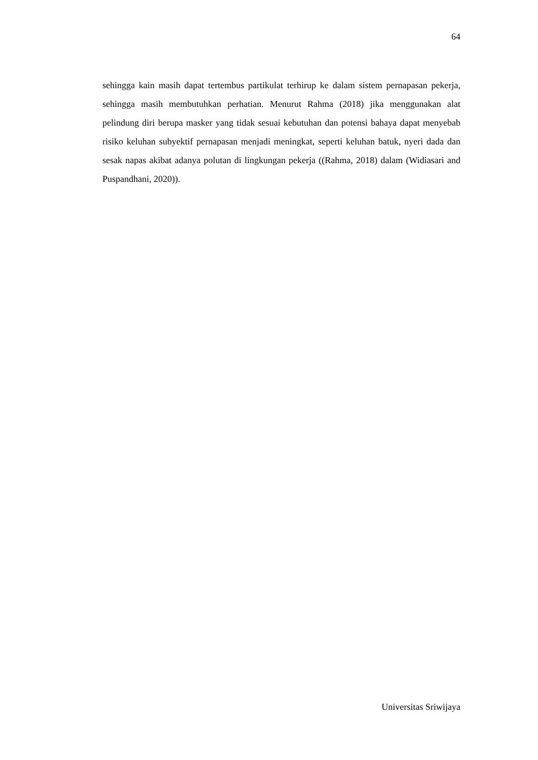64
sehingga kain masih dapat tertembus partikulat terhirup ke dalam sistem pernapasan pekerja, sehingga masih membutuhkan perhatian. Menurut Rahma (2018) jika menggunakan alat pelindung diri berupa masker yang tidak sesuai kebutuhan dan potensi bahaya dapat menyebab risiko keluhan subyektif pernapasan menjadi meningkat, seperti keluhan batuk, nyeri dada dan sesak napas akibat adanya polutan di lingkungan pekerja ((Rahma, 2018) dalam (Widiasari and Puspandhani, 2020)).
Universitas Sriwijaya